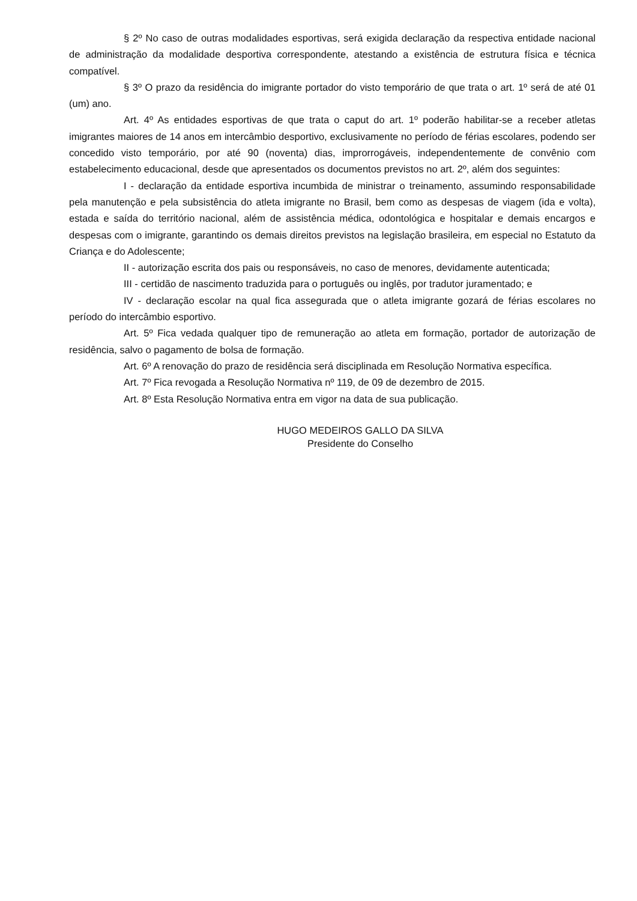§ 2º No caso de outras modalidades esportivas, será exigida declaração da respectiva entidade nacional de administração da modalidade desportiva correspondente, atestando a existência de estrutura física e técnica compatível.
§ 3º O prazo da residência do imigrante portador do visto temporário de que trata o art. 1º será de até 01 (um) ano.
Art. 4º As entidades esportivas de que trata o caput do art. 1º poderão habilitar-se a receber atletas imigrantes maiores de 14 anos em intercâmbio desportivo, exclusivamente no período de férias escolares, podendo ser concedido visto temporário, por até 90 (noventa) dias, improrrogáveis, independentemente de convênio com estabelecimento educacional, desde que apresentados os documentos previstos no art. 2º, além dos seguintes:
I - declaração da entidade esportiva incumbida de ministrar o treinamento, assumindo responsabilidade pela manutenção e pela subsistência do atleta imigrante no Brasil, bem como as despesas de viagem (ida e volta), estada e saída do território nacional, além de assistência médica, odontológica e hospitalar e demais encargos e despesas com o imigrante, garantindo os demais direitos previstos na legislação brasileira, em especial no Estatuto da Criança e do Adolescente;
II - autorização escrita dos pais ou responsáveis, no caso de menores, devidamente autenticada;
III - certidão de nascimento traduzida para o português ou inglês, por tradutor juramentado; e
IV - declaração escolar na qual fica assegurada que o atleta imigrante gozará de férias escolares no período do intercâmbio esportivo.
Art. 5º Fica vedada qualquer tipo de remuneração ao atleta em formação, portador de autorização de residência, salvo o pagamento de bolsa de formação.
Art. 6º A renovação do prazo de residência será disciplinada em Resolução Normativa específica.
Art. 7º Fica revogada a Resolução Normativa nº 119, de 09 de dezembro de 2015.
Art. 8º Esta Resolução Normativa entra em vigor na data de sua publicação.
HUGO MEDEIROS GALLO DA SILVA
Presidente do Conselho